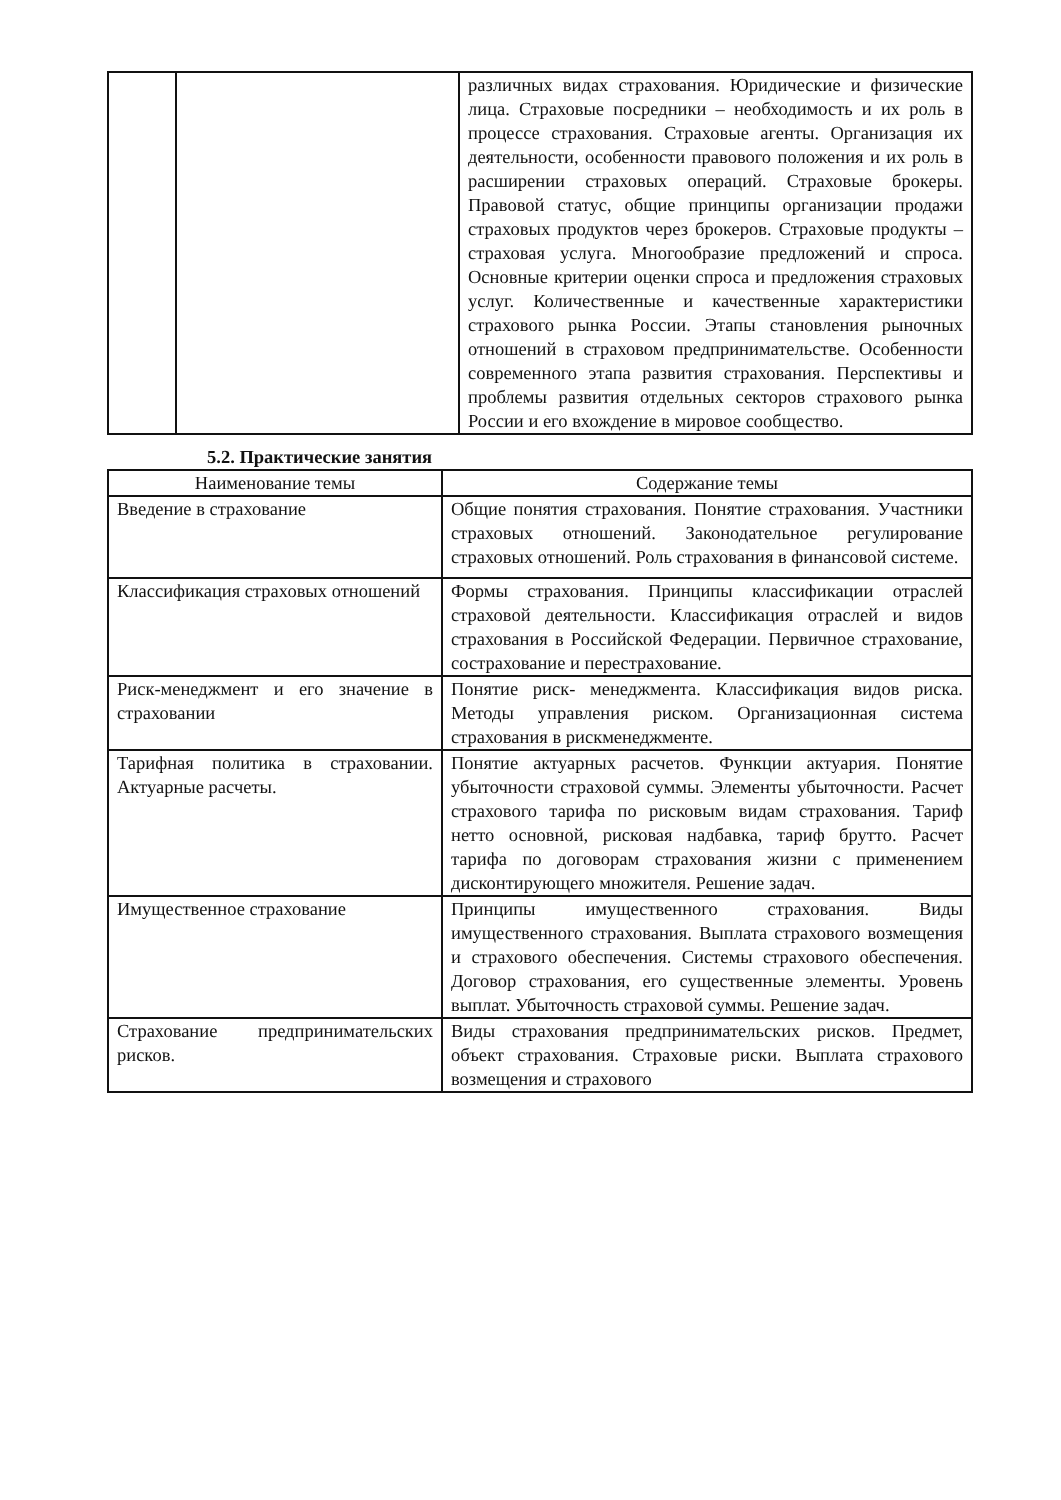| | | различных видах страхования. Юридические и физические лица. Страховые посредники – необходимость и их роль в процессе страхования. Страховые агенты. Организация их деятельности, особенности правового положения и их роль в расширении страховых операций. Страховые брокеры. Правовой статус, общие принципы организации продажи страховых продуктов через брокеров. Страховые продукты – страховая услуга. Многообразие предложений и спроса. Основные критерии оценки спроса и предложения страховых услуг. Количественные и качественные характеристики страхового рынка России. Этапы становления рыночных отношений в страховом предпринимательстве. Особенности современного этапа развития страхования. Перспективы и проблемы развития отдельных секторов страхового рынка России и его вхождение в мировое сообщество. |
5.2. Практические занятия
| Наименование темы | Содержание темы |
| --- | --- |
| Введение в страхование | Общие понятия страхования. Понятие страхования. Участники страховых отношений. Законодательное регулирование страховых отношений. Роль страхования в финансовой системе. |
| Классификация страховых отношений | Формы страхования. Принципы классификации отраслей страховой деятельности. Классификация отраслей и видов страхования в Российской Федерации. Первичное страхование, сострахование и перестрахование. |
| Риск-менеджмент и его значение в страховании | Понятие риск- менеджмента. Классификация видов риска. Методы управления риском. Организационная система страхования в рискменеджменте. |
| Тарифная политика в страховании. Актуарные расчеты. | Понятие актуарных расчетов. Функции актуария. Понятие убыточности страховой суммы. Элементы убыточности. Расчет страхового тарифа по рисковым видам страхования. Тариф нетто основной, рисковая надбавка, тариф брутто. Расчет тарифа по договорам страхования жизни с применением дисконтирующего множителя. Решение задач. |
| Имущественное страхование | Принципы имущественного страхования. Виды имущественного страхования. Выплата страхового возмещения и страхового обеспечения. Системы страхового обеспечения. Договор страхования, его существенные элементы. Уровень выплат. Убыточность страховой суммы. Решение задач. |
| Страхование предпринимательских рисков. | Виды страхования предпринимательских рисков. Предмет, объект страхования. Страховые риски. Выплата страхового возмещения и страхового |